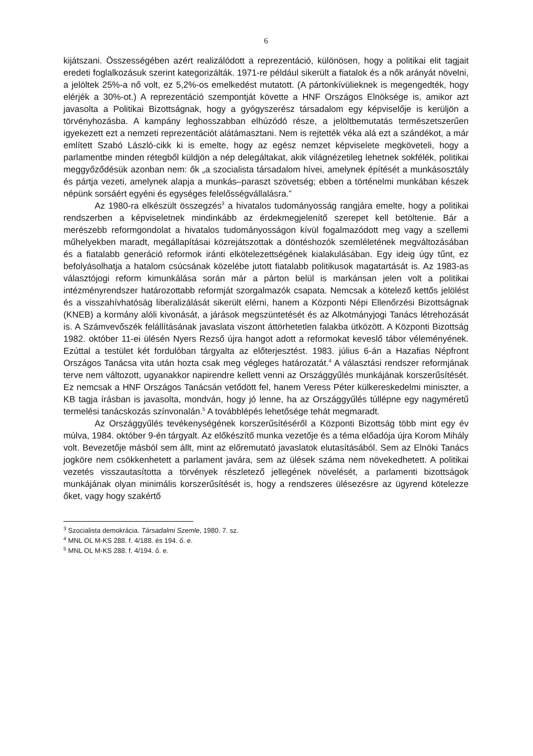6
kijátszani. Összességében azért realizálódott a reprezentáció, különösen, hogy a politikai elit tagjait eredeti foglalkozásuk szerint kategorizálták. 1971-re például sikerült a fiatalok és a nők arányát növelni, a jelöltek 25%-a nő volt, ez 5,2%-os emelkedést mutatott. (A pártonkívülieknek is megengedték, hogy elérjék a 30%-ot.) A reprezentáció szempontját követte a HNF Országos Elnöksége is, amikor azt javasolta a Politikai Bizottságnak, hogy a gyógyszerész társadalom egy képviselője is kerüljön a törvényhozásba. A kampány leghosszabban elhúzódó része, a jelöltbemutatás természetszerűen igyekezett ezt a nemzeti reprezentációt alátámasztani. Nem is rejtették véka alá ezt a szándékot, a már említett Szabó László-cikk ki is emelte, hogy az egész nemzet képviselete megköveteli, hogy a parlamentbe minden rétegből küldjön a nép delegáltakat, akik világnézetileg lehetnek sokfélék, politikai meggyőződésük azonban nem: ők „a szocialista társadalom hívei, amelynek építését a munkásosztály és pártja vezeti, amelynek alapja a munkás–paraszt szövetség; ebben a történelmi munkában készek népünk sorsáért egyéni és egységes felelősségvállalásra.”
Az 1980-ra elkészült összegzés<sup>3</sup> a hivatalos tudományosság rangjára emelte, hogy a politikai rendszerben a képviseletnek mindinkább az érdekmegjelenítő szerepet kell betöltenie. Bár a merészebb reformgondolat a hivatalos tudományosságon kívül fogalmazódott meg vagy a szellemi műhelyekben maradt, megállapításai közrejátszottak a döntéshozók szemléletének megváltozásában és a fiatalabb generáció reformok iránti elkötelezettségének kialakulásában. Egy ideig úgy tűnt, ez befolyásolhatja a hatalom csúcsának közelébe jutott fiatalabb politikusok magatartását is. Az 1983-as választójogi reform kimunkálása során már a párton belül is markánsan jelen volt a politikai intézményrendszer határozottabb reformját szorgalmazók csapata. Nemcsak a kötelező kettős jelölést és a visszahívhatóság liberalizálását sikerült elérni, hanem a Központi Népi Ellenőrzési Bizottságnak (KNEB) a kormány alóli kivonását, a járások megszüntetését és az Alkotmányjogi Tanács létrehozását is. A Számvevőszék felállításának javaslata viszont áttörhetetlen falakba ütközött. A Központi Bizottság 1982. október 11-ei ülésén Nyers Rezső újra hangot adott a reformokat keveslő tábor véleményének. Ezúttal a testület két fordulóban tárgyalta az előterjesztést. 1983. július 6-án a Hazafias Népfront Országos Tanácsa vita után hozta csak meg végleges határozatát.<sup>4</sup> A választási rendszer reformjának terve nem változott, ugyanakkor napirendre kellett venni az Országgyűlés munkájának korszerűsítését. Ez nemcsak a HNF Országos Tanácsán vetődött fel, hanem Veress Péter külkereskedelmi miniszter, a KB tagja írásban is javasolta, mondván, hogy jó lenne, ha az Országgyűlés túllépne egy nagyméretű termelési tanácskozás színvonalán.<sup>5</sup> A továbblépés lehetősége tehát megmaradt.
Az Országgyűlés tevékenységének korszerűsítéséről a Központi Bizottság több mint egy év múlva, 1984. október 9-én tárgyalt. Az előkészítő munka vezetője és a téma előadója újra Korom Mihály volt. Bevezetője másból sem állt, mint az előremutató javaslatok elutasításából. Sem az Elnöki Tanács jogköre nem csökkenhetett a parlament javára, sem az ülések száma nem növekedhetett. A politikai vezetés visszautasította a törvények részletező jellegének növelését, a parlamenti bizottságok munkájának olyan minimális korszerűsítését is, hogy a rendszeres ülésezésre az ügyrend kötelezze őket, vagy hogy szakértő
<sup>3</sup> Szocialista demokrácia. Társadalmi Szemle, 1980. 7. sz.
<sup>4</sup> MNL OL M-KS 288. f. 4/188. és 194. ő. e.
<sup>5</sup> MNL OL M-KS 288. f. 4/194. ő. e.